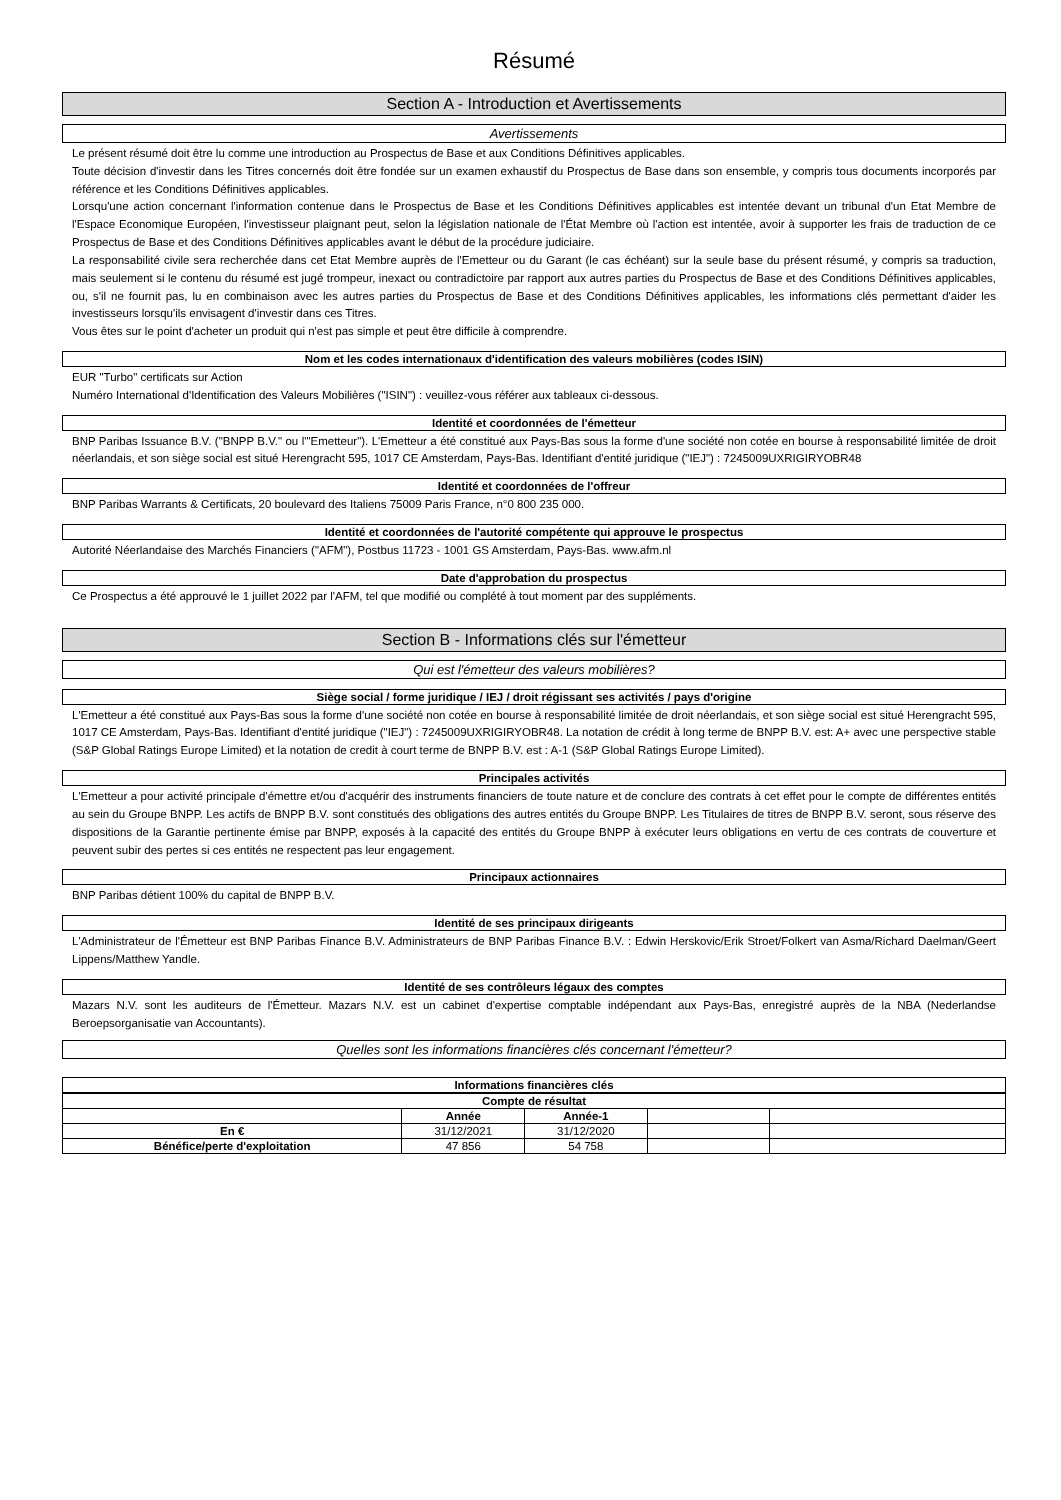Résumé
Section A - Introduction et Avertissements
Avertissements
Le présent résumé doit être lu comme une introduction au Prospectus de Base et aux Conditions Définitives applicables.
Toute décision d'investir dans les Titres concernés doit être fondée sur un examen exhaustif du Prospectus de Base dans son ensemble, y compris tous documents incorporés par référence et les Conditions Définitives applicables.
Lorsqu'une action concernant l'information contenue dans le Prospectus de Base et les Conditions Définitives applicables est intentée devant un tribunal d'un Etat Membre de l'Espace Economique Européen, l'investisseur plaignant peut, selon la législation nationale de l'État Membre où l'action est intentée, avoir à supporter les frais de traduction de ce Prospectus de Base et des Conditions Définitives applicables avant le début de la procédure judiciaire.
La responsabilité civile sera recherchée dans cet Etat Membre auprès de l'Emetteur ou du Garant (le cas échéant) sur la seule base du présent résumé, y compris sa traduction, mais seulement si le contenu du résumé est jugé trompeur, inexact ou contradictoire par rapport aux autres parties du Prospectus de Base et des Conditions Définitives applicables, ou, s'il ne fournit pas, lu en combinaison avec les autres parties du Prospectus de Base et des Conditions Définitives applicables, les informations clés permettant d'aider les investisseurs lorsqu'ils envisagent d'investir dans ces Titres.
Vous êtes sur le point d'acheter un produit qui n'est pas simple et peut être difficile à comprendre.
Nom et les codes internationaux d'identification des valeurs mobilières (codes ISIN)
EUR "Turbo" certificats sur Action
Numéro International d'Identification des Valeurs Mobilières ("ISIN") : veuillez-vous référer aux tableaux ci-dessous.
Identité et coordonnées de l'émetteur
BNP Paribas Issuance B.V. ("BNPP B.V." ou l'"Emetteur"). L'Emetteur a été constitué aux Pays-Bas sous la forme d'une société non cotée en bourse à responsabilité limitée de droit néerlandais, et son siège social est situé Herengracht 595, 1017 CE Amsterdam, Pays-Bas. Identifiant d'entité juridique ("IEJ") : 7245009UXRIGIRYOBR48
Identité et coordonnées de l'offreur
BNP Paribas Warrants & Certificats, 20 boulevard des Italiens 75009 Paris France, n°0 800 235 000.
Identité et coordonnées de l'autorité compétente qui approuve le prospectus
Autorité Néerlandaise des Marchés Financiers ("AFM"), Postbus 11723 - 1001 GS Amsterdam, Pays-Bas. www.afm.nl
Date d'approbation du prospectus
Ce Prospectus a été approuvé le 1 juillet 2022 par l'AFM, tel que modifié ou complété à tout moment par des suppléments.
Section B - Informations clés sur l'émetteur
Qui est l'émetteur des valeurs mobilières?
Siège social / forme juridique / IEJ / droit régissant ses activités / pays d'origine
L'Emetteur a été constitué aux Pays-Bas sous la forme d'une société non cotée en bourse à responsabilité limitée de droit néerlandais, et son siège social est situé Herengracht 595, 1017 CE Amsterdam, Pays-Bas. Identifiant d'entité juridique ("IEJ") : 7245009UXRIGIRYOBR48. La notation de crédit à long terme de BNPP B.V. est: A+ avec une perspective stable (S&P Global Ratings Europe Limited) et la notation de credit à court terme de BNPP B.V. est : A-1 (S&P Global Ratings Europe Limited).
Principales activités
L'Emetteur a pour activité principale d'émettre et/ou d'acquérir des instruments financiers de toute nature et de conclure des contrats à cet effet pour le compte de différentes entités au sein du Groupe BNPP. Les actifs de BNPP B.V. sont constitués des obligations des autres entités du Groupe BNPP. Les Titulaires de titres de BNPP B.V. seront, sous réserve des dispositions de la Garantie pertinente émise par BNPP, exposés à la capacité des entités du Groupe BNPP à exécuter leurs obligations en vertu de ces contrats de couverture et peuvent subir des pertes si ces entités ne respectent pas leur engagement.
Principaux actionnaires
BNP Paribas détient 100% du capital de BNPP B.V.
Identité de ses principaux dirigeants
L'Administrateur de l'Émetteur est BNP Paribas Finance B.V. Administrateurs de BNP Paribas Finance B.V. : Edwin Herskovic/Erik Stroet/Folkert van Asma/Richard Daelman/Geert Lippens/Matthew Yandle.
Identité de ses contrôleurs légaux des comptes
Mazars N.V. sont les auditeurs de l'Émetteur. Mazars N.V. est un cabinet d'expertise comptable indépendant aux Pays-Bas, enregistré auprès de la NBA (Nederlandse Beroepsorganisatie van Accountants).
Quelles sont les informations financières clés concernant l'émetteur?
Informations financières clés
| Compte de résultat | | | | | |
| --- | --- | --- | --- | --- | --- |
| | Année | Année-1 | | | |
| En € | 31/12/2021 | 31/12/2020 | | | |
| Bénéfice/perte d'exploitation | 47 856 | 54 758 | | | |